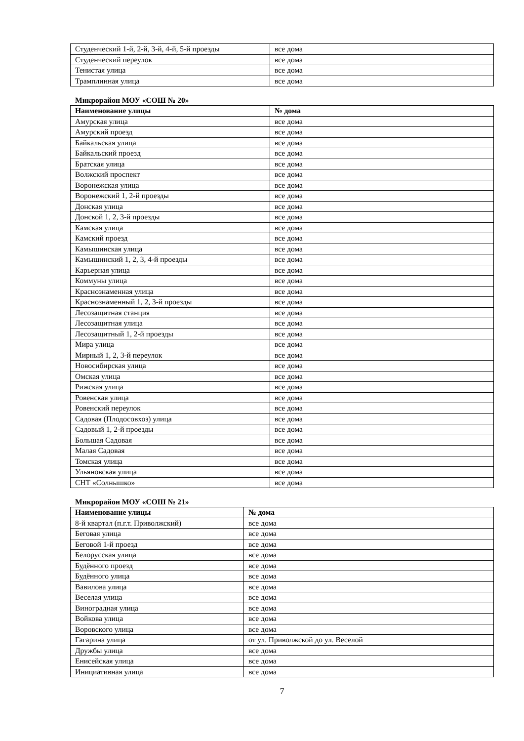| Студенческий 1-й, 2-й, 3-й, 4-й, 5-й проезды | все дома |
| Студенческий переулок | все дома |
| Тенистая улица | все дома |
| Трамплинная улица | все дома |
Микрорайон МОУ «СОШ № 20»
| Наименование улицы | № дома |
| --- | --- |
| Амурская улица | все дома |
| Амурский проезд | все дома |
| Байкальская улица | все дома |
| Байкальский проезд | все дома |
| Братская улица | все дома |
| Волжский проспект | все дома |
| Воронежская улица | все дома |
| Воронежский 1, 2-й проезды | все дома |
| Донская улица | все дома |
| Донской 1, 2, 3-й проезды | все дома |
| Камская улица | все дома |
| Камский проезд | все дома |
| Камышинская улица | все дома |
| Камышинский 1, 2, 3, 4-й проезды | все дома |
| Карьерная улица | все дома |
| Коммуны улица | все дома |
| Краснознаменная улица | все дома |
| Краснознаменный 1, 2, 3-й проезды | все дома |
| Лесозащитная станция | все дома |
| Лесозащитная улица | все дома |
| Лесозащитный 1, 2-й проезды | все дома |
| Мира улица | все дома |
| Мирный 1, 2, 3-й переулок | все дома |
| Новосибирская улица | все дома |
| Омская улица | все дома |
| Рижская улица | все дома |
| Ровенская улица | все дома |
| Ровенский переулок | все дома |
| Садовая (Плодосовхоз) улица | все дома |
| Садовый 1, 2-й проезды | все дома |
| Большая Садовая | все дома |
| Малая Садовая | все дома |
| Томская улица | все дома |
| Ульяновская улица | все дома |
| СНТ «Солнышко» | все дома |
Микрорайон МОУ «СОШ № 21»
| Наименование улицы | № дома |
| --- | --- |
| 8-й квартал (п.г.т. Приволжский) | все дома |
| Беговая улица | все дома |
| Беговой 1-й проезд | все дома |
| Белорусская улица | все дома |
| Будённого проезд | все дома |
| Будённого улица | все дома |
| Вавилова улица | все дома |
| Веселая улица | все дома |
| Виноградная улица | все дома |
| Войкова улица | все дома |
| Воровского улица | все дома |
| Гагарина улица | от ул. Приволжской до ул. Веселой |
| Дружбы улица | все дома |
| Енисейская улица | все дома |
| Инициативная улица | все дома |
7